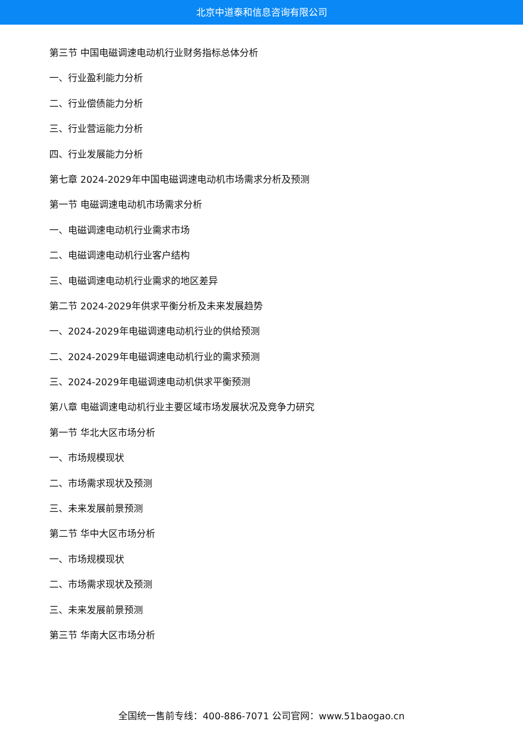北京中道泰和信息咨询有限公司
第三节 中国电磁调速电动机行业财务指标总体分析
一、行业盈利能力分析
二、行业偿债能力分析
三、行业营运能力分析
四、行业发展能力分析
第七章 2024-2029年中国电磁调速电动机市场需求分析及预测
第一节 电磁调速电动机市场需求分析
一、电磁调速电动机行业需求市场
二、电磁调速电动机行业客户结构
三、电磁调速电动机行业需求的地区差异
第二节 2024-2029年供求平衡分析及未来发展趋势
一、2024-2029年电磁调速电动机行业的供给预测
二、2024-2029年电磁调速电动机行业的需求预测
三、2024-2029年电磁调速电动机供求平衡预测
第八章 电磁调速电动机行业主要区域市场发展状况及竞争力研究
第一节 华北大区市场分析
一、市场规模现状
二、市场需求现状及预测
三、未来发展前景预测
第二节 华中大区市场分析
一、市场规模现状
二、市场需求现状及预测
三、未来发展前景预测
第三节 华南大区市场分析
全国统一售前专线：400-886-7071 公司官网：www.51baogao.cn